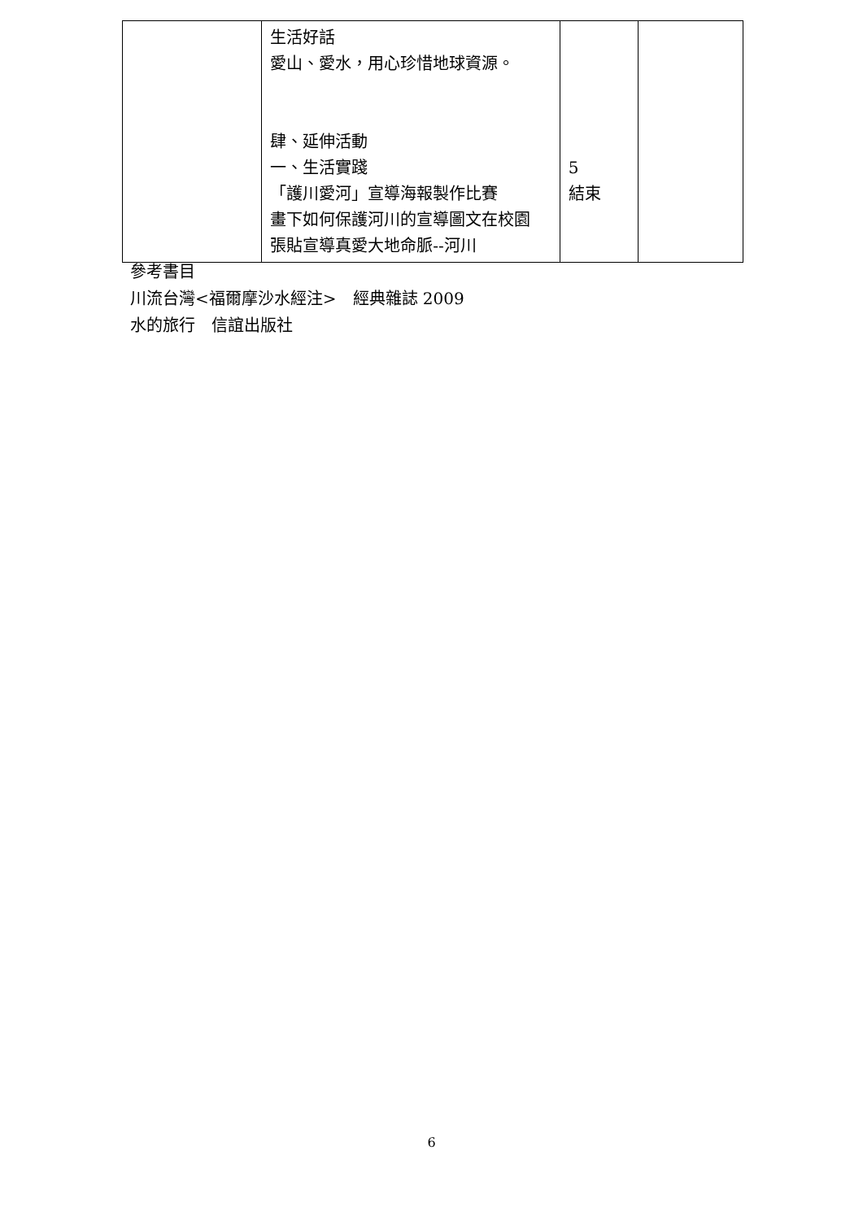| | 生活好話 愛山、愛水，用心珍惜地球資源。 肆、延伸活動 一、生活實踐 「護川愛河」宣導海報製作比賽 畫下如何保護河川的宣導圖文在校園 張貼宣導真愛大地命脈--河川 | 5 結束 | |
參考書目
川流台灣<福爾摩沙水經注>　經典雜誌 2009
水的旅行　信誼出版社
6